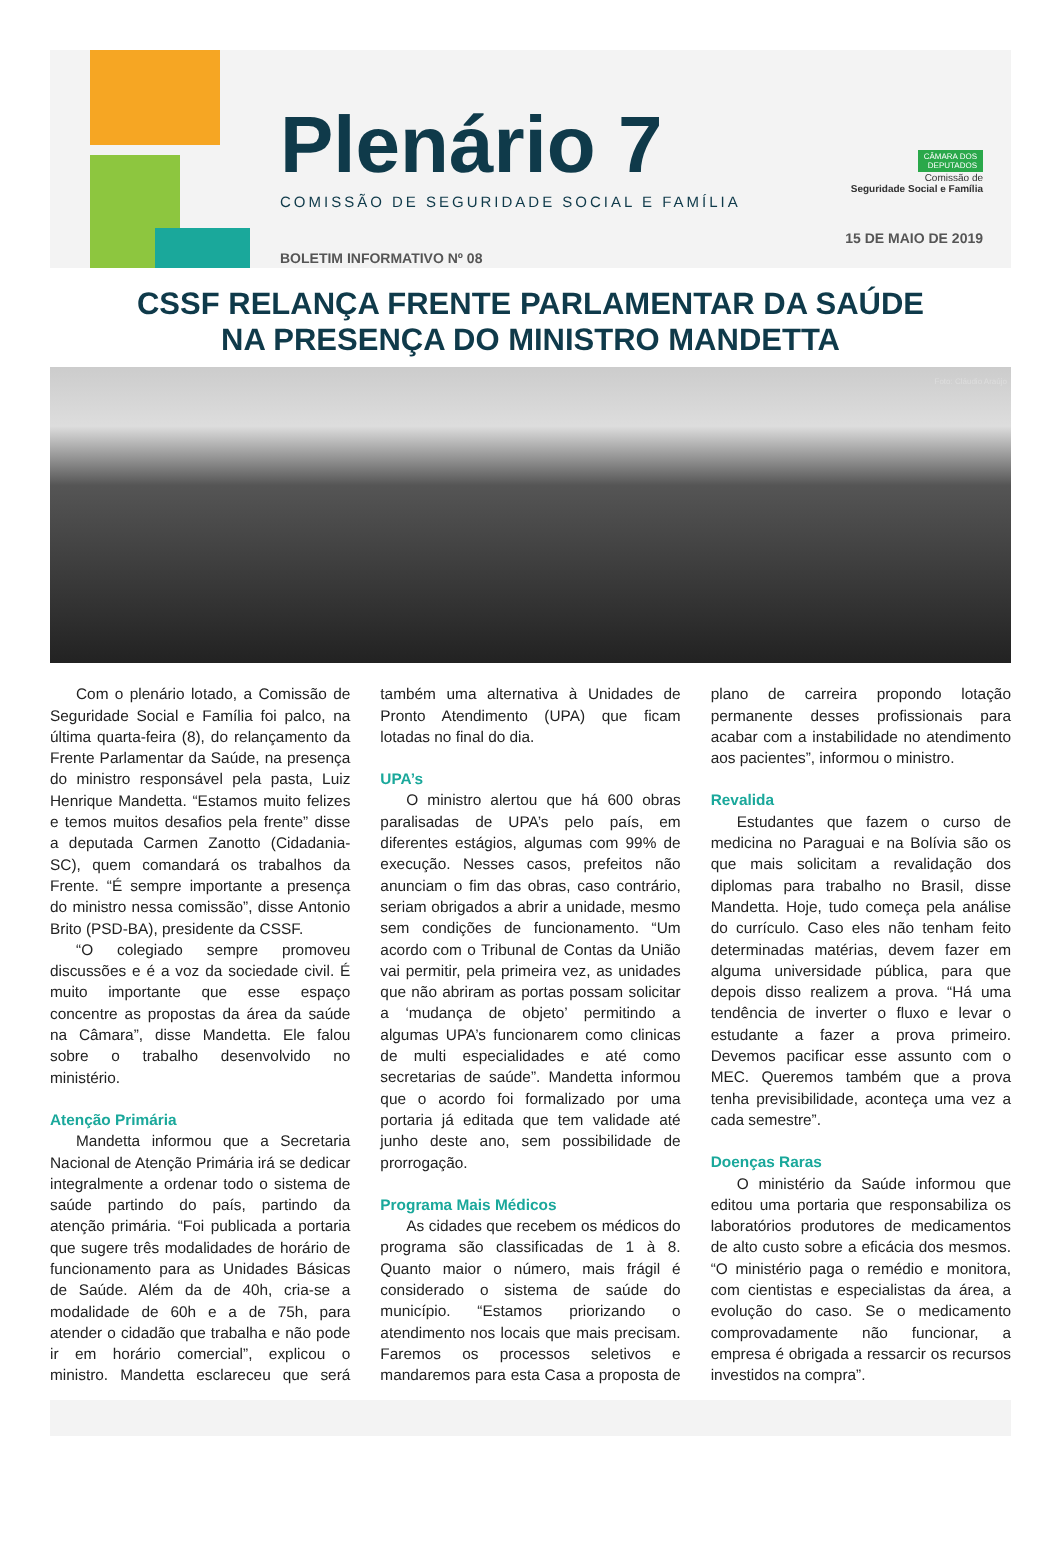Plenário 7
COMISSÃO DE SEGURIDADE SOCIAL E FAMÍLIA
BOLETIM INFORMATIVO Nº 08
CÂMARA DOS
DEPUTADOS
Comissão de
Seguridade Social e Família
15 DE MAIO DE 2019
CSSF RELANÇA FRENTE PARLAMENTAR DA SAÚDE
NA PRESENÇA DO MINISTRO MANDETTA
Foto: Cláudio Araújo
Com o plenário lotado, a Comissão de Seguridade Social e Família foi palco, na última quarta-feira (8), do relançamento da Frente Parlamentar da Saúde, na presença do ministro responsável pela pasta, Luiz Henrique Mandetta. “Estamos muito felizes e temos muitos desafios pela frente” disse a deputada Carmen Zanotto (Cidadania-SC), quem comandará os trabalhos da Frente. “É sempre importante a presença do ministro nessa comissão”, disse Antonio Brito (PSD-BA), presidente da CSSF.
“O colegiado sempre promoveu discussões e é a voz da sociedade civil. É muito importante que esse espaço concentre as propostas da área da saúde na Câmara”, disse Mandetta. Ele falou sobre o trabalho desenvolvido no ministério.
Atenção Primária
Mandetta informou que a Secretaria Nacional de Atenção Primária irá se dedicar integralmente a ordenar todo o sistema de saúde partindo do país, partindo da atenção primária. “Foi publicada a portaria que sugere três modalidades de horário de funcionamento para as Unidades Básicas de Saúde. Além da de 40h, cria-se a modalidade de 60h e a de 75h, para atender o cidadão que trabalha e não pode ir em horário comercial”, explicou o ministro. Mandetta esclareceu que será também uma alternativa à Unidades de Pronto Atendimento (UPA) que ficam lotadas no final do dia.
UPA’s
O ministro alertou que há 600 obras paralisadas de UPA’s pelo país, em diferentes estágios, algumas com 99% de execução. Nesses casos, prefeitos não anunciam o fim das obras, caso contrário, seriam obrigados a abrir a unidade, mesmo sem condições de funcionamento. “Um acordo com o Tribunal de Contas da União vai permitir, pela primeira vez, as unidades que não abriram as portas possam solicitar a ‘mudança de objeto’ permitindo a algumas UPA’s funcionarem como clinicas de multi especialidades e até como secretarias de saúde”. Mandetta informou que o acordo foi formalizado por uma portaria já editada que tem validade até junho deste ano, sem possibilidade de prorrogação.
Programa Mais Médicos
As cidades que recebem os médicos do programa são classificadas de 1 à 8. Quanto maior o número, mais frágil é considerado o sistema de saúde do município. “Estamos priorizando o atendimento nos locais que mais precisam. Faremos os processos seletivos e mandaremos para esta Casa a proposta de plano de carreira propondo lotação permanente desses profissionais para acabar com a instabilidade no atendimento aos pacientes”, informou o ministro.
Revalida
Estudantes que fazem o curso de medicina no Paraguai e na Bolívia são os que mais solicitam a revalidação dos diplomas para trabalho no Brasil, disse Mandetta. Hoje, tudo começa pela análise do currículo. Caso eles não tenham feito determinadas matérias, devem fazer em alguma universidade pública, para que depois disso realizem a prova. “Há uma tendência de inverter o fluxo e levar o estudante a fazer a prova primeiro. Devemos pacificar esse assunto com o MEC. Queremos também que a prova tenha previsibilidade, aconteça uma vez a cada semestre”.
Doenças Raras
O ministério da Saúde informou que editou uma portaria que responsabiliza os laboratórios produtores de medicamentos de alto custo sobre a eficácia dos mesmos. “O ministério paga o remédio e monitora, com cientistas e especialistas da área, a evolução do caso. Se o medicamento comprovadamente não funcionar, a empresa é obrigada a ressarcir os recursos investidos na compra”.